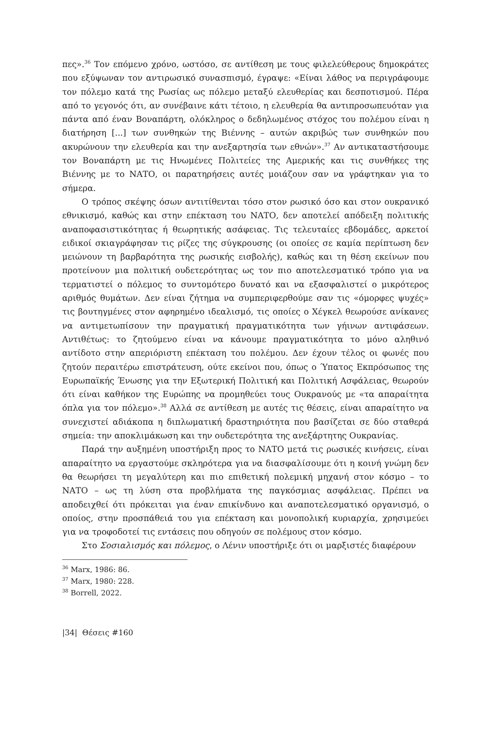πες».<sup>36</sup> Τον επόμενο χρόνο, ωστόσο, σε αντίθεση με τους φιλελεύθερους δημοκράτες που εξύψωναν τον αντιρωσικό συνασπισμό, έγραψε: «Είναι λάθος να περιγράφουμε τον πόλεμο κατά της Ρωσίας ως πόλεμο μεταξύ ελευθερίας και δεσποτισμού. Πέρα από το γεγονός ότι, αν συνέβαινε κάτι τέτοιο, η ελευθερία θα αντιπροσωπευόταν για πάντα από έναν Βοναπάρτη, ολόκληρος ο δεδηλωμένος στόχος του πολέμου είναι η διατήρηση [...] των συνθηκών της Βιέννης – αυτών ακριβώς των συνθηκών που ακυρώνουν την ελευθερία και την ανεξαρτησία των εθνών».<sup>37</sup> Αν αντικαταστήσουμε τον Βοναπάρτη με τις Ηνωμένες Πολιτείες της Αμερικής και τις συνθήκες της Βιέννης με το ΝΑΤΟ, οι παρατηρήσεις αυτές μοιάζουν σαν να γράφτηκαν για το σήμερα.
Ο τρόπος σκέψης όσων αντιτίθενται τόσο στον ρωσικό όσο και στον ουκρανικό εθνικισμό, καθώς και στην επέκταση του ΝΑΤΟ, δεν αποτελεί απόδειξη πολιτικής αναποφασιστικότητας ή θεωρητικής ασάφειας. Τις τελευταίες εβδομάδες, αρκετοί ειδικοί σκιαγράφησαν τις ρίζες της σύγκρουσης (οι οποίες σε καμία περίπτωση δεν μειώνουν τη βαρβαρότητα της ρωσικής εισβολής), καθώς και τη θέση εκείνων που προτείνουν μια πολιτική ουδετερότητας ως τον πιο αποτελεσματικό τρόπο για να τερματιστεί ο πόλεμος το συντομότερο δυνατό και να εξασφαλιστεί ο μικρότερος αριθμός θυμάτων. Δεν είναι ζήτημα να συμπεριφερθούμε σαν τις «όμορφες ψυχές» τις βουτηγμένες στον αφηρημένο ιδεαλισμό, τις οποίες ο Χέγκελ θεωρούσε ανίκανες να αντιμετωπίσουν την πραγματική πραγματικότητα των γήινων αντιφάσεων. Αντιθέτως: το ζητούμενο είναι να κάνουμε πραγματικότητα το μόνο αληθινό αντίδοτο στην απεριόριστη επέκταση του πολέμου. Δεν έχουν τέλος οι φωνές που ζητούν περαιτέρω επιστράτευση, ούτε εκείνοι που, όπως ο Ύπατος Εκπρόσωπος της Ευρωπαϊκής Ένωσης για την Εξωτερική Πολιτική και Πολιτική Ασφάλειας, θεωρούν ότι είναι καθήκον της Ευρώπης να προμηθεύει τους Ουκρανούς με «τα απαραίτητα όπλα για τον πόλεμο».<sup>38</sup> Αλλά σε αντίθεση με αυτές τις θέσεις, είναι απαραίτητο να συνεχιστεί αδιάκοπα η διπλωματική δραστηριότητα που βασίζεται σε δύο σταθερά σημεία: την αποκλιμάκωση και την ουδετερότητα της ανεξάρτητης Ουκρανίας.
Παρά την αυξημένη υποστήριξη προς το ΝΑΤΟ μετά τις ρωσικές κινήσεις, είναι απαραίτητο να εργαστούμε σκληρότερα για να διασφαλίσουμε ότι η κοινή γνώμη δεν θα θεωρήσει τη μεγαλύτερη και πιο επιθετική πολεμική μηχανή στον κόσμο – το ΝΑΤΟ – ως τη λύση στα προβλήματα της παγκόσμιας ασφάλειας. Πρέπει να αποδειχθεί ότι πρόκειται για έναν επικίνδυνο και αναποτελεσματικό οργανισμό, ο οποίος, στην προσπάθειά του για επέκταση και μονοπολική κυριαρχία, χρησιμεύει για να τροφοδοτεί τις εντάσεις που οδηγούν σε πολέμους στον κόσμο.
Στο Σοσιαλισμός και πόλεμος, ο Λένιν υποστήριξε ότι οι μαρξιστές διαφέρουν
<sup>36</sup> Marx, 1986: 86.
<sup>37</sup> Marx, 1980: 228.
<sup>38</sup> Borrell, 2022.
|34| Θέσεις #160